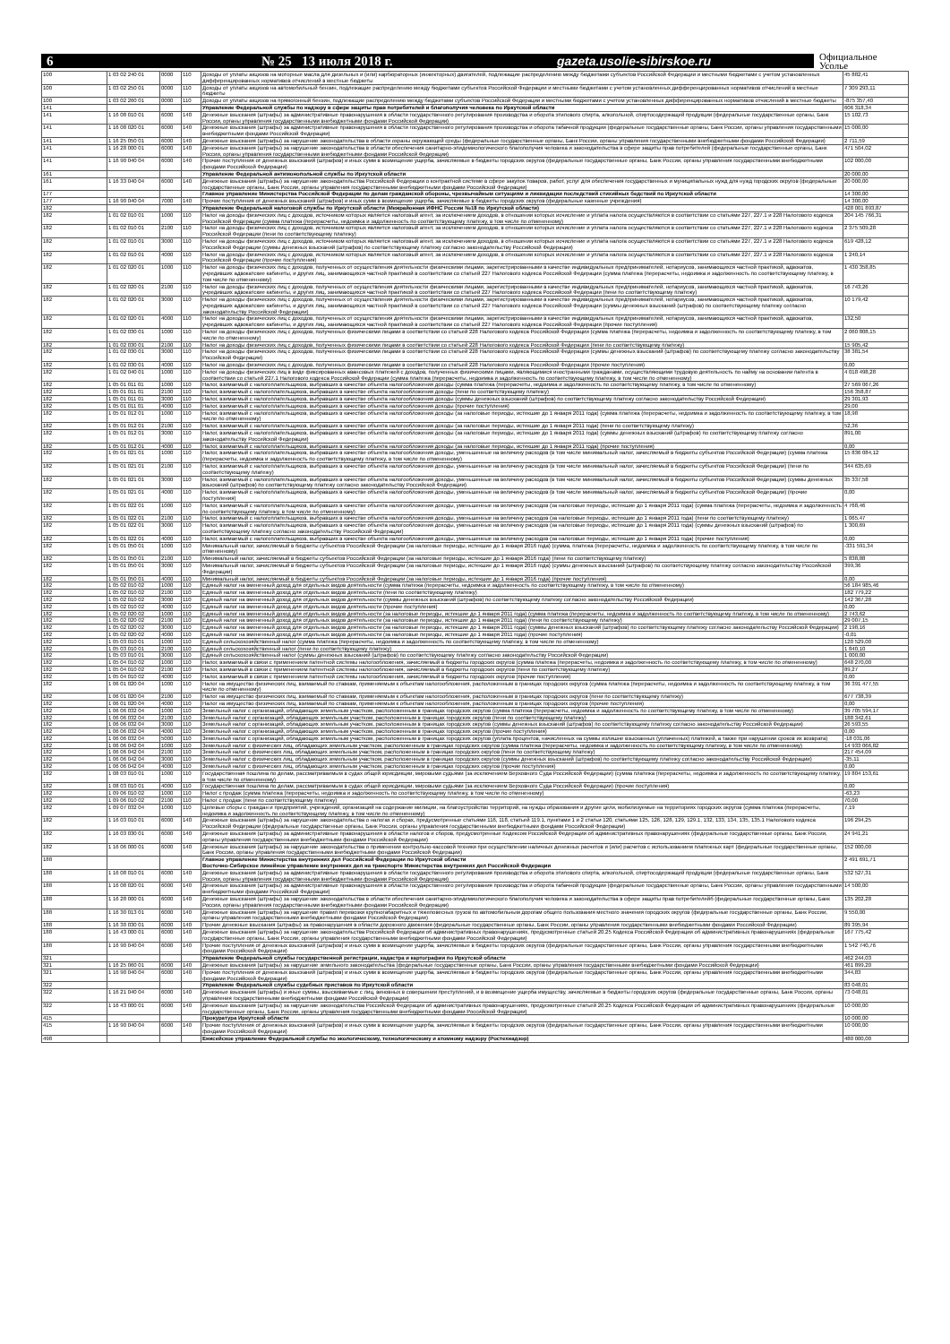6 № 25 13 июля 2018 г. gazeta.usolie-sibirskoe.ru
Официальное
Усолье
| 100 | 1 03 02 240 01 | 0000 | 110 | Доходы от уплаты акцизов на моторные масла для дизельных и (или) карбюраторных (инжекторных) двигателей, подлежащие распределению между бюджетами субъектов Российской Федерации и местными бюджетами с учетом установленных дифференцированных нормативов отчислений в местные бюджеты | 45 882,41 |
| 100 | 1 03 02 250 01 | 0000 | 110 | Доходы от уплаты акцизов на автомобильный бензин, подлежащие распределению между бюджетами субъектов Российской Федерации и местными бюджетами с учетом установленных дифференцированных нормативов отчислений в местные бюджеты | 7 309 293,11 |
| 100 | 1 03 02 260 01 | 0000 | 110 | Доходы от уплаты акцизов на прямогонный бензин, подлежащие распределению между бюджетами субъектов Российской Федерации и местными бюджетами с учетом установленных дифференцированных нормативов отчислений в местные бюджеты | -875 357,40 |
| 141 | | | | Управление Федеральной службы по надзору в сфере защиты прав потребителей и благополучия человека по Иркутской области | 606 318,34 |
| 141 | 1 16 08 010 01 | 6000 | 140 | Денежные взыскания (штрафы) за административные правонарушения в области государственного регулирования производства и оборота этилового спирта, алкогольной, спиртосодержащей продукции (федеральные государственные органы, Банк России, органы управления государственными внебюджетными фондами Российской Федерации) | 15 102,73 |
| 141 | 1 16 08 020 01 | 6000 | 140 | Денежные взыскания (штрафы) за административные правонарушения в области государственного регулирования производства и оборота табачной продукции (федеральные государственные органы, Банк России, органы управления государственными внебюджетными фондами Российской Федерации) | 15 000,00 |
| 141 | 1 16 25 050 01 | 6000 | 140 | Денежные взыскания (штрафы) за нарушение законодательства в области охраны окружающей среды (федеральные государственные органы, Банк России, органы управления государственными внебюджетными фондами Российской Федерации) | 2 711,59 |
| 141 | 1 16 28 000 01 | 6000 | 140 | Денежные взыскания (штрафы) за нарушение законодательства в области обеспечения санитарно-эпидемиологического благополучия человека и законодательства в сфере защиты прав потребителей (федеральные государственные органы, Банк России, органы управления государственными внебюджетными фондами Российской Федерации) | 471 504,02 |
| 141 | 1 16 90 040 04 | 6000 | 140 | Прочие поступления от денежных взысканий (штрафов) и иных сумм в возмещение ущерба, зачисляемые в бюджеты городских округов (федеральные государственные органы, Банк России, органы управления государственными внебюджетными фондами Российской Федерации) | 102 000,00 |
| 161 | | | | Управление Федеральной антимонопольной службы по Иркутской области | 20 000,00 |
| 161 | 1 16 33 040 04 | 6000 | 140 | Денежные взыскания (штрафы) за нарушение законодательства Российской Федерации о контрактной системе в сфере закупок товаров, работ, услуг для обеспечения государственных и муниципальных нужд для нужд городских округов (федеральные государственные органы, Банк России, органы управления государственными внебюджетными фондами Российской Федерации) | 20 000,00 |
| 177 | | | | Главное управление Министерства Российской Федерации по делам гражданской обороны, чрезвычайным ситуациям и ликвидации последствий стихийных бедствий по Иркутской области | 14 300,00 |
| 177 | 1 16 90 040 04 | 7000 | 140 | Прочие поступления от денежных взысканий (штрафов) и иных сумм в возмещение ущерба, зачисляемые в бюджеты городских округов (федеральные казенные учреждения) | 14 300,00 |
| 182 | | | | Управление Федеральной налоговой службы по Иркутской области (Межрайонная ИФНС России №18 по Иркутской области) | 428 001 893,87 |
| 182 | 1 01 02 010 01 | 1000 | 110 | Налог на доходы физических лиц с доходов, источником которых является налоговый агент, за исключением доходов, в отношении которых исчисление и уплата налога осуществляются в соответствии со статьями 227, 227.1 и 228 Налогового кодекса Российской Федерации (сумма платежа (перерасчеты, недоимка и задолженность по соответствующему платежу, в том числе по отмененному) | 204 145 766,31 |
| 182 | 1 01 02 010 01 | 2100 | 110 | Налог на доходы физических лиц с доходов, источником которых является налоговый агент, за исключением доходов, в отношении которых исчисление и уплата налога осуществляются в соответствии со статьями 227, 227.1 и 228 Налогового кодекса Российской Федерации (пени по соответствующему платежу) | 2 375 509,28 |
| 182 | 1 01 02 010 01 | 3000 | 110 | Налог на доходы физических лиц с доходов, источником которых является налоговый агент, за исключением доходов, в отношении которых исчисление и уплата налога осуществляются в соответствии со статьями 227, 227.1 и 228 Налогового кодекса Российской Федерации (суммы денежных взысканий (штрафов) по соответствующему платежу согласно законодательству Российской Федерации) | 619 428,12 |
| 182 | 1 01 02 010 01 | 4000 | 110 | Налог на доходы физических лиц с доходов, источником которых является налоговый агент, за исключением доходов, в отношении которых исчисление и уплата налога осуществляются в соответствии со статьями 227, 227.1 и 228 Налогового кодекса Российской Федерации (прочие поступления) | 1 240,14 |
| 182 | 1 01 02 020 01 | 1000 | 110 | Налог на доходы физических лиц с доходов, полученных от осуществления деятельности физическими лицами, зарегистрированными в качестве индивидуальных предпринимателей, нотариусов, занимающихся частной практикой, адвокатов, учредивших адвокатские кабинеты, и других лиц, занимающихся частной практикой в соответствии со статьей 227 Налогового кодекса Российской Федерации (сумма платежа (перерасчеты, недоимка и задолженность по соответствующему платежу, в том числе по отмененному) | 1 430 358,85 |
| 182 | 1 01 02 020 01 | 2100 | 110 | Налог на доходы физических лиц с доходов, полученных от осуществления деятельности физическими лицами, зарегистрированными в качестве индивидуальных предпринимателей, нотариусов, занимающихся частной практикой, адвокатов, учредивших адвокатские кабинеты, и других лиц, занимающихся частной практикой в соответствии со статьей 227 Налогового кодекса Российской Федерации (пени по соответствующему платежу) | 16 743,26 |
| 182 | 1 01 02 020 01 | 3000 | 110 | Налог на доходы физических лиц с доходов, полученных от осуществления деятельности физическими лицами, зарегистрированными в качестве индивидуальных предпринимателей, нотариусов, занимающихся частной практикой, адвокатов, учредивших адвокатские кабинеты, и других лиц, занимающихся частной практикой в соответствии со статьей 227 Налогового кодекса Российской Федерации (суммы денежных взысканий (штрафов) по соответствующему платежу согласно законодательству Российской Федерации) | 10 179,42 |
| 182 | 1 01 02 020 01 | 4000 | 110 | Налог на доходы физических лиц с доходов, полученных от осуществления деятельности физическими лицами, зарегистрированными в качестве индивидуальных предпринимателей, нотариусов, занимающихся частной практикой, адвокатов, учредивших адвокатские кабинеты, и других лиц, занимающихся частной практикой в соответствии со статьей 227 Налогового кодекса Российской Федерации (прочие поступления) | 132,50 |
| 182 | 1 01 02 030 01 | 1000 | 110 | Налог на доходы физических лиц с доходов, полученных физическими лицами в соответствии со статьей 228 Налогового кодекса Российской Федерации (сумма платежа (перерасчеты, недоимка и задолженность по соответствующему платежу, в том числе по отмененному) | 2 060 808,15 |
| 182 | 1 01 02 030 01 | 2100 | 110 | Налог на доходы физических лиц с доходов, полученных физическими лицами в соответствии со статьей 228 Налогового кодекса Российской Федерации (пени по соответствующему платежу) | 15 905,42 |
| 182 | 1 01 02 030 01 | 3000 | 110 | Налог на доходы физических лиц с доходов, полученных физическими лицами в соответствии со статьей 228 Налогового кодекса Российской Федерации (суммы денежных взысканий (штрафов) по соответствующему платежу согласно законодательству Российской Федерации) | 38 381,54 |
| 182 | 1 01 02 030 01 | 4000 | 110 | Налог на доходы физических лиц с доходов, полученных физическими лицами в соответствии со статьей 228 Налогового кодекса Российской Федерации (прочие поступления) | 0,00 |
| 182 | 1 01 02 040 01 | 1000 | 110 | Налог на доходы физических лиц в виде фиксированных авансовых платежей с доходов, полученных физическими лицами, являющимися иностранными гражданами, осуществляющими трудовую деятельность по найму на основании патента в соответствии со статьей 227.1 Налогового кодекса Российской Федерации (сумма платежа (перерасчеты, недоимка и задолженность по соответствующему платежу, в том числе по отмененному) | 4 018 498,28 |
| 182 | 1 05 01 011 01 | 1000 | 110 | Налог, взимаемый с налогоплательщиков, выбравших в качестве объекта налогообложения доходы (сумма платежа (перерасчеты, недоимка и задолженность по соответствующему платежу, в том числе по отмененному) | 27 569 067,26 |
| 182 | 1 05 01 011 01 | 2100 | 110 | Налог, взимаемый с налогоплательщиков, выбравших в качестве объекта налогообложения доходы (пени по соответствующему платежу) | 156 358,87 |
| 182 | 1 05 01 011 01 | 3000 | 110 | Налог, взимаемый с налогоплательщиков, выбравших в качестве объекта налогообложения доходы (суммы денежных взысканий (штрафов) по соответствующему платежу согласно законодательству Российской Федерации) | 29 301,93 |
| 182 | 1 05 01 011 01 | 4000 | 110 | Налог, взимаемый с налогоплательщиков, выбравших в качестве объекта налогообложения доходы (прочие поступления) | 29,00 |
| 182 | 1 05 01 012 01 | 1000 | 110 | Налог, взимаемый с налогоплательщиков, выбравших в качестве объекта налогообложения доходы (за налоговые периоды, истекшие до 1 января 2011 года) (сумма платежа (перерасчеты, недоимка и задолженность по соответствующему платежу, в том числе по отмененному) | 18,98 |
| 182 | 1 05 01 012 01 | 2100 | 110 | Налог, взимаемый с налогоплательщиков, выбравших в качестве объекта налогообложения доходы (за налоговые периоды, истекшие до 1 января 2011 года) (пени по соответствующему платежу) | 52,36 |
| 182 | 1 05 01 012 01 | 3000 | 110 | Налог, взимаемый с налогоплательщиков, выбравших в качестве объекта налогообложения доходы (за налоговые периоды, истекшие до 1 января 2011 года) (суммы денежных взысканий (штрафов) по соответствующему платежу согласно законодательству Российской Федерации) | 891,00 |
| 182 | 1 05 01 012 01 | 4000 | 110 | Налог, взимаемый с налогоплательщиков, выбравших в качестве объекта налогообложения доходы (за налоговые периоды, истекшие до 1 января 2011 года) (прочие поступления) | 0,00 |
| 182 | 1 05 01 021 01 | 1000 | 110 | Налог, взимаемый с налогоплательщиков, выбравших в качестве объекта налогообложения доходы, уменьшенные на величину расходов (в том числе минимальный налог, зачисляемый в бюджеты субъектов Российской Федерации) (сумма платежа (перерасчеты, недоимка и задолженность по соответствующему платежу, в том числе по отмененному) | 15 836 084,12 |
| 182 | 1 05 01 021 01 | 2100 | 110 | Налог, взимаемый с налогоплательщиков, выбравших в качестве объекта налогообложения доходы, уменьшенные на величину расходов (в том числе минимальный налог, зачисляемый в бюджеты субъектов Российской Федерации) (пени по соответствующему платежу) | 344 635,69 |
| 182 | 1 05 01 021 01 | 3000 | 110 | Налог, взимаемый с налогоплательщиков, выбравших в качестве объекта налогообложения доходы, уменьшенные на величину расходов (в том числе минимальный налог, зачисляемый в бюджеты субъектов Российской Федерации) (суммы денежных взысканий (штрафов) по соответствующему платежу согласно законодательству Российской Федерации) | 35 337,58 |
| 182 | 1 05 01 021 01 | 4000 | 110 | Налог, взимаемый с налогоплательщиков, выбравших в качестве объекта налогообложения доходы, уменьшенные на величину расходов (в том числе минимальный налог, зачисляемый в бюджеты субъектов Российской Федерации) (прочие поступления) | 0,00 |
| 182 | 1 05 01 022 01 | 1000 | 110 | Налог, взимаемый с налогоплательщиков, выбравших в качестве объекта налогообложения доходы, уменьшенные на величину расходов (за налоговые периоды, истекшие до 1 января 2011 года) (сумма платежа (перерасчеты, недоимка и задолженность по соответствующему платежу, в том числе по отмененному) | 4 768,46 |
| 182 | 1 05 01 022 01 | 2100 | 110 | Налог, взимаемый с налогоплательщиков, выбравших в качестве объекта налогообложения доходы, уменьшенные на величину расходов (за налоговые периоды, истекшие до 1 января 2011 года) (пени по соответствующему платежу) | 1 065,47 |
| 182 | 1 05 01 022 01 | 3000 | 110 | Налог, взимаемый с налогоплательщиков, выбравших в качестве объекта налогообложения доходы, уменьшенные на величину расходов (за налоговые периоды, истекшие до 1 января 2011 года) (суммы денежных взысканий (штрафов) по соответствующему платежу согласно законодательству Российской Федерации) | 1 300,69 |
| 182 | 1 05 01 022 01 | 4000 | 110 | Налог, взимаемый с налогоплательщиков, выбравших в качестве объекта налогообложения доходы, уменьшенные на величину расходов (за налоговые периоды, истекшие до 1 января 2011 года) (прочие поступления) | 0,00 |
| 182 | 1 05 01 050 01 | 1000 | 110 | Минимальный налог, зачисляемый в бюджеты субъектов Российской Федерации (за налоговые периоды, истекшие до 1 января 2016 года) (сумма, платежа (перерасчеты, недоимка и задолженность по соответствующему платежу, в том числе по отмененному) | -331 591,34 |
| 182 | 1 05 01 050 01 | 2100 | 110 | Минимальный налог, зачисляемый в бюджеты субъектов Российской Федерации (за налоговые периоды, истекшие до 1 января 2016 года) (пени по соответствующему платежу) | 5 838,88 |
| 182 | 1 05 01 050 01 | 3000 | 110 | Минимальный налог, зачисляемый в бюджеты субъектов Российской Федерации (за налоговые периоды, истекшие до 1 января 2016 года) (суммы денежных взысканий (штрафов) по соответствующему платежу согласно законодательству Российской Федерации) | 399,36 |
| 182 | 1 05 01 050 01 | 4000 | 110 | Минимальный налог, зачисляемый в бюджеты субъектов Российской Федерации (за налоговые периоды, истекшие до 1 января 2016 года) (прочие поступления) | 0,00 |
| 182 | 1 05 02 010 02 | 1000 | 110 | Единый налог на вмененный доход для отдельных видов деятельности (сумма платежа (перерасчеты, недоимка и задолженность по соответствующему платежу, в том числе по отмененному) | 56 184 985,46 |
| 182 | 1 05 02 010 02 | 2100 | 110 | Единый налог на вмененный доход для отдельных видов деятельности (пени по соответствующему платежу) | 182 779,22 |
| 182 | 1 05 02 010 02 | 3000 | 110 | Единый налог на вмененный доход для отдельных видов деятельности (суммы денежных взысканий (штрафов) по соответствующему платежу согласно законодательству Российской Федерации) | 142 367,28 |
| 182 | 1 05 02 010 02 | 4000 | 110 | Единый налог на вмененный доход для отдельных видов деятельности (прочие поступления) | 0,00 |
| 182 | 1 05 02 020 02 | 1000 | 110 | Единый налог на вмененный доход для отдельных видов деятельности (за налоговые периоды, истекшие до 1 января 2011 года) (сумма платежа (перерасчеты, недоимка и задолженность по соответствующему платежу, в том числе по отмененному) | 2 743,62 |
| 182 | 1 05 02 020 02 | 2100 | 110 | Единый налог на вмененный доход для отдельных видов деятельности (за налоговые периоды, истекшие до 1 января 2011 года) (пени по соответствующему платежу) | 29 007,15 |
| 182 | 1 05 02 020 02 | 3000 | 110 | Единый налог на вмененный доход для отдельных видов деятельности (за налоговые периоды, истекшие до 1 января 2011 года) (суммы денежных взысканий (штрафов) по соответствующему платежу согласно законодательству Российской Федерации) | 2 198,16 |
| 182 | 1 05 02 020 02 | 4000 | 110 | Единый налог на вмененный доход для отдельных видов деятельности (за налоговые периоды, истекшие до 1 января 2011 года) (прочие поступления) | -0,01 |
| 182 | 1 05 03 010 01 | 1000 | 110 | Единый сельскохозяйственный налог (сумма платежа (перерасчеты, недоимка и задолженность по соответствующему платежу, в том числе по отмененному) | 120 529,00 |
| 182 | 1 05 03 010 01 | 2100 | 110 | Единый сельскохозяйственный налог (пени по соответствующему платежу) | 1 840,10 |
| 182 | 1 05 03 010 01 | 3000 | 110 | Единый сельскохозяйственный налог (суммы денежных взысканий (штрафов) по соответствующему платежу согласно законодательству Российской Федерации) | 1 000,00 |
| 182 | 1 05 04 010 02 | 1000 | 110 | Налог, взимаемый в связи с применением патентной системы налогообложения, зачисляемый в бюджеты городских округов (сумма платежа (перерасчеты, недоимка и задолженность по соответствующему платежу, в том числе по отмененному) | 648 270,00 |
| 182 | 1 05 04 010 02 | 2100 | 110 | Налог, взимаемый в связи с применением патентной системы налогообложения, зачисляемый в бюджеты городских округов (пени по соответствующему платежу) | 89,27 |
| 182 | 1 05 04 010 02 | 4000 | 110 | Налог, взимаемый в связи с применением патентной системы налогообложения, зачисляемый в бюджеты городских округов (прочие поступления) | 0,00 |
| 182 | 1 06 01 020 04 | 1000 | 110 | Налог на имущество физических лиц, взимаемый по ставкам, применяемым к объектам налогообложения, расположенным в границах городских округов (сумма платежа (перерасчеты, недоимка и задолженность по соответствующему платежу, в том числе по отмененному) | 36 391 477,55 |
| 182 | 1 06 01 020 04 | 2100 | 110 | Налог на имущество физических лиц, взимаемый по ставкам, применяемым к объектам налогообложения, расположенным в границах городских округов (пени по соответствующему платежу) | 677 738,39 |
| 182 | 1 06 01 020 04 | 4000 | 110 | Налог на имущество физических лиц, взимаемый по ставкам, применяемым к объектам налогообложения, расположенным в границах городских округов (прочие поступления) | 0,00 |
| 182 | 1 06 06 032 04 | 1000 | 110 | Земельный налог с организаций, обладающих земельным участком, расположенным в границах городских округов (сумма платежа (перерасчеты, недоимка и задолженность по соответствующему платежу, в том числе по отмененному) | 39 705 594,17 |
| 182 | 1 06 06 032 04 | 2100 | 110 | Земельный налог с организаций, обладающих земельным участком, расположенным в границах городских округов (пени по соответствующему платежу) | 188 342,61 |
| 182 | 1 06 06 032 04 | 3000 | 110 | Земельный налог с организаций, обладающих земельным участком, расположенным в границах городских округов (суммы денежных взысканий (штрафов) по соответствующему платежу согласно законодательству Российской Федерации) | 26 593,55 |
| 182 | 1 06 06 032 04 | 4000 | 110 | Земельный налог с организаций, обладающих земельным участком, расположенным в границах городских округов (прочие поступления) | 0,00 |
| 182 | 1 06 06 032 04 | 5000 | 110 | Земельный налог с организаций, обладающих земельным участком, расположенным в границах городских округов (уплата процентов, начисленных на суммы излишне взысканных (уплаченных) платежей, а также при нарушении сроков их возврата) | -18 031,06 |
| 182 | 1 06 06 042 04 | 1000 | 110 | Земельный налог с физических лиц, обладающих земельным участком, расположенным в границах городских округов (сумма платежа (перерасчеты, недоимка и задолженность по соответствующему платежу, в том числе по отмененному) | 14 933 066,82 |
| 182 | 1 06 06 042 04 | 2100 | 110 | Земельный налог с физических лиц, обладающих земельным участком, расположенным в границах городских округов (пени по соответствующему платежу) | 217 454,09 |
| 182 | 1 06 06 042 04 | 3000 | 110 | Земельный налог с физических лиц, обладающих земельным участком, расположенным в границах городских округов (суммы денежных взысканий (штрафов) по соответствующему платежу согласно законодательству Российской Федерации) | -35,11 |
| 182 | 1 06 06 042 04 | 4000 | 110 | Земельный налог с физических лиц, обладающих земельным участком, расположенным в границах городских округов (прочие поступления) | 0,00 |
| 182 | 1 08 03 010 01 | 1000 | 110 | Государственная пошлина по делам, рассматриваемым в судах общей юрисдикции, мировыми судьями (за исключением Верховного Суда Российской Федерации) (сумма платежа (перерасчеты, недоимка и задолженность по соответствующему платежу, в том числе по отмененному) | 19 804 153,61 |
| 182 | 1 08 03 010 01 | 4000 | 110 | Государственная пошлина по делам, рассматриваемым в судах общей юрисдикции, мировыми судьями (за исключением Верховного Суда Российской Федерации) (прочие поступления) | 0,00 |
| 182 | 1 09 06 010 02 | 1000 | 110 | Налог с продаж (сумма платежа (перерасчеты, недоимка и задолженность по соответствующему платежу, в том числе по отмененному) | -63,23 |
| 182 | 1 09 06 010 02 | 2100 | 110 | Налог с продаж (пени по соответствующему платежу) | 70,00 |
| 182 | 1 09 07 032 04 | 1000 | 110 | Целевые сборы с граждан и предприятий, учреждений, организаций на содержание милиции, на благоустройство территорий, на нужды образования и другие цели, мобилизуемые на территориях городских округов (сумма платежа (перерасчеты, недоимка и задолженность по соответствующему платежу, в том числе по отмененному) | 7,19 |
| 182 | 1 16 03 010 01 | 6000 | 140 | Денежные взыскания (штрафы) за нарушение законодательства о налогах и сборах, предусмотренные статьями 116, 118, статьей 119.1, пунктами 1 и 2 статьи 120, статьями 125, 126, 128, 129, 129.1, 132, 133, 134, 135, 135.1 Налогового кодекса Российской Федерации (федеральные государственные органы, Банк России, органы управления государственными внебюджетными фондами Российской Федерации) | 196 294,25 |
| 182 | 1 16 03 030 01 | 6000 | 140 | Денежные взыскания (штрафы) за административные правонарушения в области налогов и сборов, предусмотренные Кодексом Российской Федерации об административных правонарушениях (федеральные государственные органы, Банк России, органы управления государственными внебюджетными фондами Российской Федерации) | 24 941,21 |
| 182 | 1 16 06 000 01 | 6000 | 140 | Денежные взыскания (штрафы) за нарушение законодательства о применении контрольно-кассовой техники при осуществлении наличных денежных расчетов и (или) расчетов с использованием платежных карт (федеральные государственные органы, Банк России, органы управления государственными внебюджетными фондами Российской Федерации) | 152 000,00 |
| 188 | | | | Главное управление Министерства внутренних дел Российской Федерации по Иркутской области Восточно-Сибирское линейное управление внутренних дел на транспорте Министерства внутренних дел Российской Федерации | 2 491 691,71 |
| 188 | 1 16 08 010 01 | 6000 | 140 | Денежные взыскания (штрафы) за административные правонарушения в области государственного регулирования производства и оборота этилового спирта, алкогольной, спиртосодержащей продукции (федеральные государственные органы, Банк России, органы управления государственными внебюджетными фондами Российской Федерации) | 532 527,31 |
| 188 | 1 16 08 020 01 | 6000 | 140 | Денежные взыскания (штрафы) за административные правонарушения в области государственного регулирования производства и оборота табачной продукции (федеральные государственные органы, Банк России, органы управления государственными внебюджетными фондами Российской Федерации) | 14 500,00 |
| 188 | 1 16 28 000 01 | 6000 | 140 | Денежные взыскания (штрафы) за нарушение законодательства в области обеспечения санитарно-эпидемиологического благополучия человека и законодательства в сфере защиты прав потребителейб (федеральные государственные органы, Банк России, органы управления государственными внебюджетными фондами Российской Федерации) | 135 202,28 |
| 188 | 1 16 30 013 01 | 6000 | 140 | Денежные взыскания (штрафы) за нарушение правил перевозки крупногабаритных и тяжеловесных грузов по автомобильным дорогам общего пользования местного значения городских округов (федеральные государственные органы, Банк России, органы управления государственными внебюджетными фондами Российской Федерации) | 9 550,00 |
| 188 | 1 16 30 030 01 | 6000 | 140 | Прочие денежные взыскания (штрафы) за правонарушения в области дорожного движения (федеральные государственные органы, Банк России, органы управления государственными внебюджетными фондами Российской Федерации) | 89 395,94 |
| 188 | 1 16 43 000 01 | 6000 | 140 | Денежные взыскания (штрафы) за нарушение законодательства Российской Федерации об административных правонарушениях, предусмотренные статьей 20.25 Кодекса Российской Федерации об административных правонарушениях (федеральные государственные органы, Банк России, органы управления государственными внебюджетными фондами Российской Федерации) | 167 775,42 |
| 188 | 1 16 90 040 04 | 6000 | 140 | Прочие поступления от денежных взысканий (штрафов) и иных сумм в возмещение ущерба, зачисляемые в бюджеты городских округов (федеральные государственные органы, Банк России, органы управления государственными внебюджетными фондами Российской Федерации) | 1 542 740,76 |
| 321 | | | | Управление Федеральной службы государственной регистрации, кадастра и картографии по Иркутской области | 462 244,03 |
| 321 | 1 16 25 060 01 | 6000 | 140 | Денежные взыскания (штрафы) за нарушение земельного законодательства (федеральные государственные органы, Банк России, органы управления государственными внебюджетными фондами Российской Федерации) | 461 899,20 |
| 321 | 1 16 90 040 04 | 6000 | 140 | Прочие поступления от денежных взысканий (штрафов) и иных сумм в возмещение ущерба, зачисляемые в бюджеты городских округов (федеральные государственные органы, Банк России, органы управления государственными внебюджетными фондами Российской Федерации) | 344,83 |
| 322 | | | | Управление Федеральной службы судебных приставов по Иркутской области | 83 048,01 |
| 322 | 1 16 21 040 04 | 6000 | 140 | Денежные взыскания (штрафы) и иные суммы, взыскиваемые с лиц, виновных в совершении преступлений, и в возмещение ущерба имуществу, зачисляемые в бюджеты городских округов (федеральные государственные органы, Банк России, органы управления государственными внебюджетными фондами Российской Федерации) | 73 048,01 |
| 322 | 1 16 43 000 01 | 6000 | 140 | Денежные взыскания (штрафы) за нарушение законодательства Российской Федерации об административных правонарушениях, предусмотренные статьей 20.25 Кодекса Российской Федерации об административных правонарушениях (федеральные государственные органы, Банк России, органы управления государственными внебюджетными фондами Российской Федерации) | 10 000,00 |
| 415 | | | | Прокуратура Иркутской области | 10 000,00 |
| 415 | 1 16 90 040 04 | 6000 | 140 | Прочие поступления от денежных взысканий (штрафов) и иных сумм в возмещение ущерба, зачисляемые в бюджеты городских округов (федеральные государственные органы, Банк России, органы управления государственными внебюджетными фондами Российской Федерации) | 10 000,00 |
| 498 | | | | Енисейское управление Федеральной службы по экологическому, технологическому и атомному надзору (Ростехнадзор) | 480 000,00 |